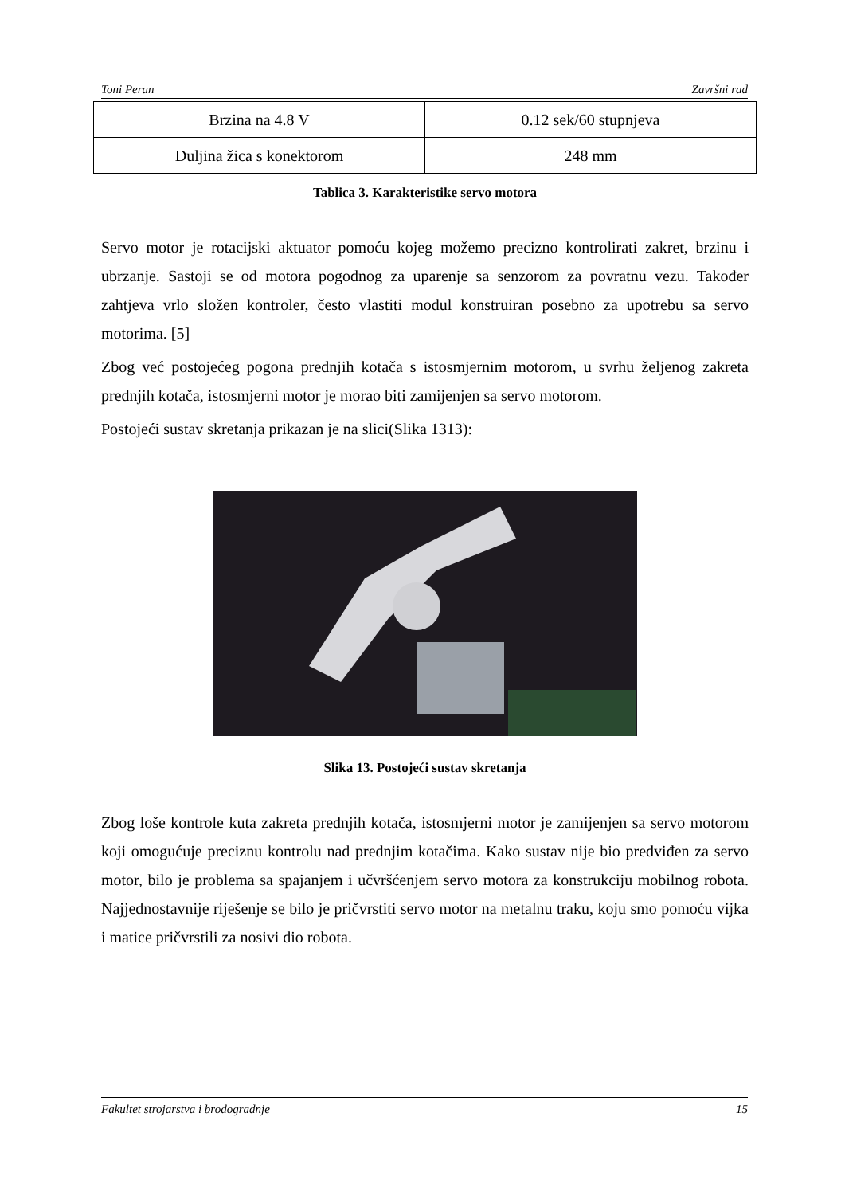Toni Peran Završni rad
| Brzina na 4.8 V | 0.12 sek/60 stupnjeva |
| Duljina žica s konektorom | 248 mm |
Tablica 3. Karakteristike servo motora
Servo motor je rotacijski aktuator pomoću kojeg možemo precizno kontrolirati zakret, brzinu i ubrzanje. Sastoji se od motora pogodnog za uparenje sa senzorom za povratnu vezu. Također zahtjeva vrlo složen kontroler, često vlastiti modul konstruiran posebno za upotrebu sa servo motorima. [5]
Zbog već postojećeg pogona prednjih kotača s istosmjernim motorom, u svrhu željenog zakreta prednjih kotača, istosmjerni motor je morao biti zamijenjen sa servo motorom.
Postojeći sustav skretanja prikazan je na slici(Slika 1313):
Slika 13. Postojeći sustav skretanja
Zbog loše kontrole kuta zakreta prednjih kotača, istosmjerni motor je zamijenjen sa servo motorom koji omogućuje preciznu kontrolu nad prednjim kotačima. Kako sustav nije bio predviđen za servo motor, bilo je problema sa spajanjem i učvršćenjem servo motora za konstrukciju mobilnog robota. Najjednostavnije riješenje se bilo je pričvrstiti servo motor na metalnu traku, koju smo pomoću vijka i matice pričvrstili za nosivi dio robota.
Fakultet strojarstva i brodogradnje 15